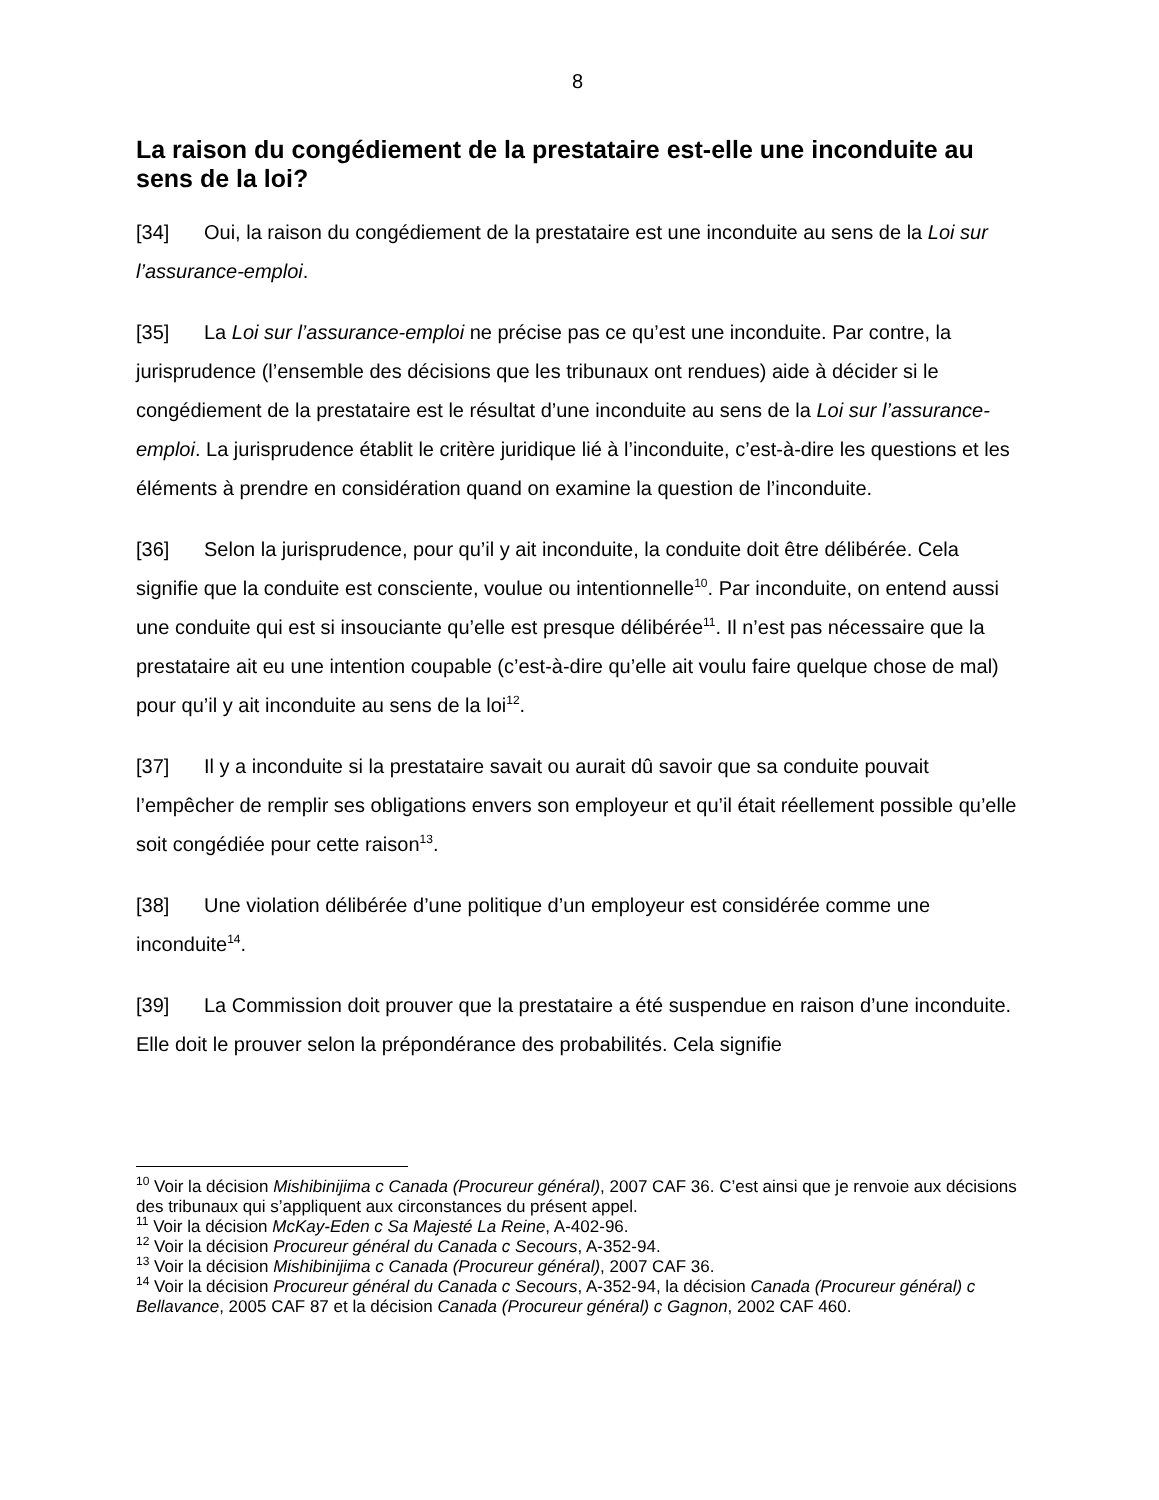8
La raison du congédiement de la prestataire est-elle une inconduite au sens de la loi?
[34] Oui, la raison du congédiement de la prestataire est une inconduite au sens de la Loi sur l’assurance-emploi.
[35] La Loi sur l’assurance-emploi ne précise pas ce qu’est une inconduite. Par contre, la jurisprudence (l’ensemble des décisions que les tribunaux ont rendues) aide à décider si le congédiement de la prestataire est le résultat d’une inconduite au sens de la Loi sur l’assurance-emploi. La jurisprudence établit le critère juridique lié à l’inconduite, c’est-à-dire les questions et les éléments à prendre en considération quand on examine la question de l’inconduite.
[36] Selon la jurisprudence, pour qu’il y ait inconduite, la conduite doit être délibérée. Cela signifie que la conduite est consciente, voulue ou intentionnelle<sup>10</sup>. Par inconduite, on entend aussi une conduite qui est si insouciante qu’elle est presque délibérée<sup>11</sup>. Il n’est pas nécessaire que la prestataire ait eu une intention coupable (c’est-à-dire qu’elle ait voulu faire quelque chose de mal) pour qu’il y ait inconduite au sens de la loi<sup>12</sup>.
[37] Il y a inconduite si la prestataire savait ou aurait dû savoir que sa conduite pouvait l’empêcher de remplir ses obligations envers son employeur et qu’il était réellement possible qu’elle soit congédiée pour cette raison<sup>13</sup>.
[38] Une violation délibérée d’une politique d’un employeur est considérée comme une inconduite<sup>14</sup>.
[39] La Commission doit prouver que la prestataire a été suspendue en raison d’une inconduite. Elle doit le prouver selon la prépondérance des probabilités. Cela signifie
<sup>10</sup> Voir la décision Mishibinijima c Canada (Procureur général), 2007 CAF 36. C’est ainsi que je renvoie aux décisions des tribunaux qui s’appliquent aux circonstances du présent appel.
<sup>11</sup> Voir la décision McKay-Eden c Sa Majesté La Reine, A-402-96.
<sup>12</sup> Voir la décision Procureur général du Canada c Secours, A-352-94.
<sup>13</sup> Voir la décision Mishibinijima c Canada (Procureur général), 2007 CAF 36.
<sup>14</sup> Voir la décision Procureur général du Canada c Secours, A-352-94, la décision Canada (Procureur général) c Bellavance, 2005 CAF 87 et la décision Canada (Procureur général) c Gagnon, 2002 CAF 460.